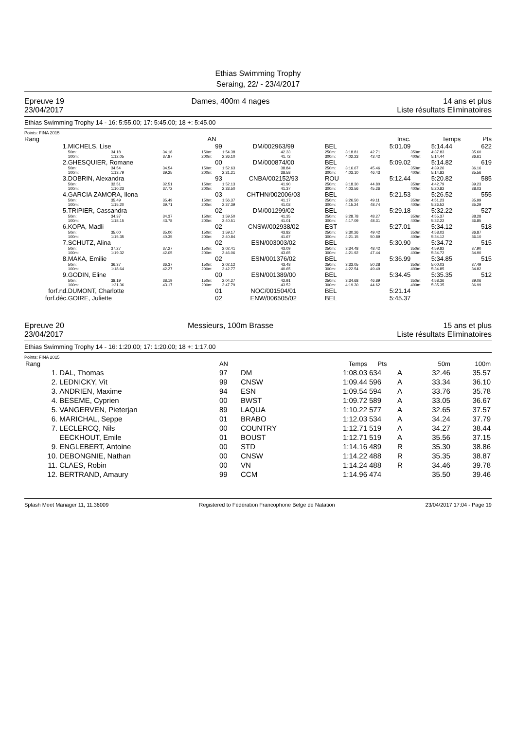Ethias Swimming Trophy
Seraing, 22/ - 23/4/2017
Epreuve 19
23/04/2017
Dames, 400m 4 nages 14 ans et plus
Liste résultats Eliminatoires
Ethias Swimming Trophy 14 - 16: 5:55.00; 17: 5:45.00; 18 +: 5:45.00
Points: FINA 2015
| Rang | | | | AN | | | | | | Insc. | | Temps | Pts |
| --- | --- | --- | --- | --- | --- | --- | --- | --- | --- | --- | --- | --- | --- |
| 1. | MICHELS, Lise | | | 99 | DM/002963/99 | | BEL | | | 5:01.09 | | 5:14.44 | 622 |
| | 50m: 100m: | 34.18 1:12.05 | 34.18 37.87 | 150m: 200m: | 1:54.38 2:36.10 | 42.33 41.72 | 250m: 300m: | 3:18.81 4:02.23 | | 42.71 43.42 | 350m: 400m: | 4:37.83 5:14.44 | 35.60 36.61 |
| 2. | GHESQUIER, Romane | | | 00 | DM/000874/00 | | BEL | | | 5:09.02 | | 5:14.82 | 619 |
| | 50m: 100m: | 34.54 1:13.79 | 34.54 39.25 | 150m: 200m: | 1:52.63 2:31.21 | 38.84 38.58 | 250m: 300m: | 3:16.67 4:03.10 | | 45.46 46.43 | 350m: 400m: | 4:39.26 5:14.82 | 36.16 35.56 |
| 3. | DOBRIN, Alexandra | | | 93 | CNBA/002152/93 | | ROU | | | 5:12.44 | | 5:20.82 | 585 |
| | 50m: 100m: | 32.51 1:10.23 | 32.51 37.72 | 150m: 200m: | 1:52.13 2:33.50 | 41.90 41.37 | 250m: 300m: | 3:18.30 4:03.56 | | 44.80 45.26 | 350m: 400m: | 4:42.79 5:20.82 | 39.23 38.03 |
| 4. | GARCIA ZAMORA, Ilona | | | 03 | CHTHN/002006/03 | | BEL | | | 5:21.53 | | 5:26.52 | 555 |
| | 50m: 100m: | 35.49 1:15.20 | 35.49 39.71 | 150m: 200m: | 1:56.37 2:37.39 | 41.17 41.02 | 250m: 300m: | 3:26.50 4:15.24 | | 49.11 48.74 | 350m: 400m: | 4:51.23 5:26.52 | 35.99 35.29 |
| 5. | TRIPIER, Cassandra | | | 02 | DM/001299/02 | | BEL | | | 5:29.18 | | 5:32.22 | 527 |
| | 50m: 100m: | 34.37 1:18.15 | 34.37 43.78 | 150m: 200m: | 1:59.50 2:40.51 | 41.35 41.01 | 250m: 300m: | 3:28.78 4:17.09 | | 48.27 48.31 | 350m: 400m: | 4:55.37 5:32.22 | 38.28 36.85 |
| 6. | KOPA, Madli | | | 02 | CNSW/002938/02 | | EST | | | 5:27.01 | | 5:34.12 | 518 |
| | 50m: 100m: | 35.00 1:15.35 | 35.00 40.35 | 150m: 200m: | 1:59.17 2:40.84 | 43.82 41.67 | 250m: 300m: | 3:30.26 4:21.15 | | 49.42 50.89 | 350m: 400m: | 4:58.02 5:34.12 | 36.87 36.10 |
| 7. | SCHUTZ, Alina | | | 02 | ESN/003003/02 | | BEL | | | 5:30.90 | | 5:34.72 | 515 |
| | 50m: 100m: | 37.27 1:19.32 | 37.27 42.05 | 150m: 200m: | 2:02.41 2:46.06 | 43.09 43.65 | 250m: 300m: | 3:34.48 4:21.92 | | 48.42 47.44 | 350m: 400m: | 4:59.82 5:34.72 | 37.90 34.90 |
| 8. | MAKA, Emilie | | | 02 | ESN/001376/02 | | BEL | | | 5:36.99 | | 5:34.85 | 515 |
| | 50m: 100m: | 36.37 1:18.64 | 36.37 42.27 | 150m: 200m: | 2:02.12 2:42.77 | 43.48 40.65 | 250m: 300m: | 3:33.05 4:22.54 | | 50.28 49.49 | 350m: 400m: | 5:00.03 5:34.85 | 37.49 34.82 |
| 9. | GODIN, Eline | | | 00 | ESN/001389/00 | | BEL | | | 5:34.45 | | 5:35.35 | 512 |
| | 50m: 100m: | 38.19 1:21.36 | 38.19 43.17 | 150m: 200m: | 2:04.27 2:47.79 | 42.91 43.52 | 250m: 300m: | 3:34.68 4:19.30 | | 46.89 44.62 | 350m: 400m: | 4:58.36 5:35.35 | 39.06 36.99 |
| forf.nd. | DUMONT, Charlotte | | | 01 | NOC/001504/01 | | BEL | | | 5:21.14 | | | |
| forf.déc. | GOIRE, Juliette | | | 02 | ENW/006505/02 | | BEL | | | 5:45.37 | | | |
Epreuve 20
23/04/2017
Messieurs, 100m Brasse 15 ans et plus
Liste résultats Eliminatoires
Ethias Swimming Trophy 14 - 16: 1:20.00; 17: 1:20.00; 18 +: 1:17.00
Points: FINA 2015
| Rang | | AN | | Temps | Pts | | 50m | 100m |
| --- | --- | --- | --- | --- | --- | --- | --- | --- |
| 1. | DAL, Thomas | 97 | DM | 1:08.03 | 634 | A | 32.46 | 35.57 |
| 2. | LEDNICKY, Vit | 99 | CNSW | 1:09.44 | 596 | A | 33.34 | 36.10 |
| 3. | ANDRIEN, Maxime | 94 | ESN | 1:09.54 | 594 | A | 33.76 | 35.78 |
| 4. | BESEME, Cyprien | 00 | BWST | 1:09.72 | 589 | A | 33.05 | 36.67 |
| 5. | VANGERVEN, Pieterjan | 89 | LAQUA | 1:10.22 | 577 | A | 32.65 | 37.57 |
| 6. | MARICHAL, Seppe | 01 | BRABO | 1:12.03 | 534 | A | 34.24 | 37.79 |
| 7. | LECLERCQ, Nils | 00 | COUNTRY | 1:12.71 | 519 | A | 34.27 | 38.44 |
| | EECKHOUT, Emile | 01 | BOUST | 1:12.71 | 519 | A | 35.56 | 37.15 |
| 9. | ENGLEBERT, Antoine | 00 | STD | 1:14.16 | 489 | R | 35.30 | 38.86 |
| 10. | DEBONGNIE, Nathan | 00 | CNSW | 1:14.22 | 488 | R | 35.35 | 38.87 |
| 11. | CLAES, Robin | 00 | VN | 1:14.24 | 488 | R | 34.46 | 39.78 |
| 12. | BERTRAND, Amaury | 99 | CCM | 1:14.96 | 474 | | 35.50 | 39.46 |
Splash Meet Manager 11, 11.36009 Registered to Fédération Francophone Belge de Natation 23/04/2017 17:04 - Page 19